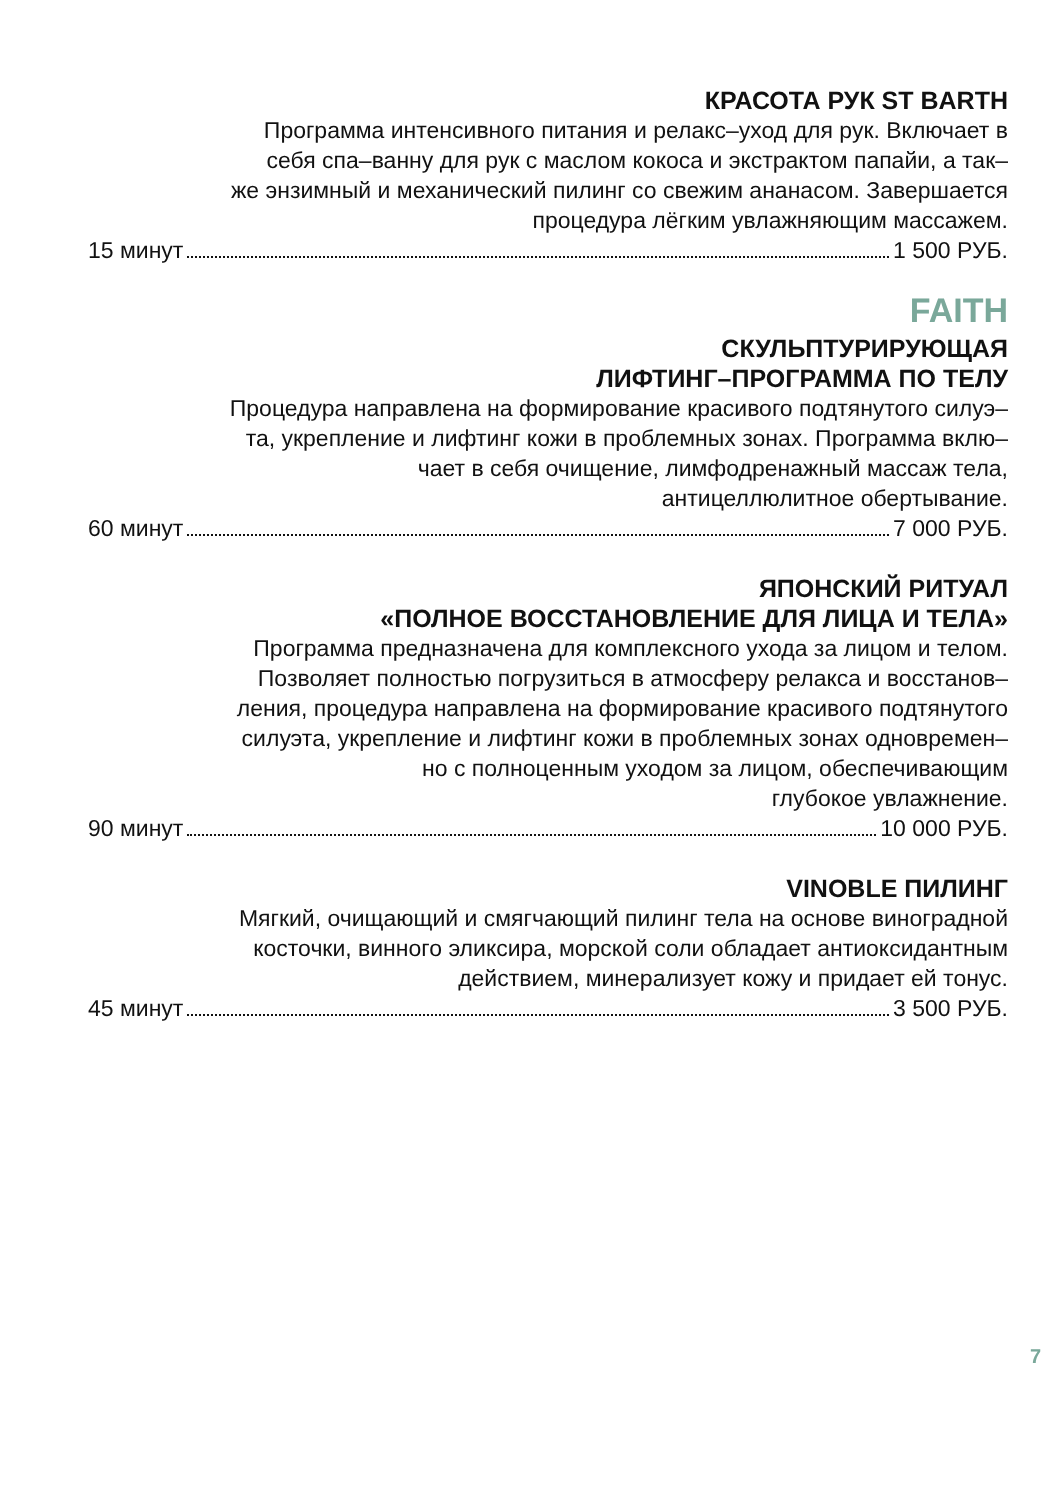КРАСОТА РУК ST BARTH
Программа интенсивного питания и релакс–уход для рук. Включает в
себя спа–ванну для рук с маслом кокоса и экстрактом папайи, а так–
же энзимный и механический пилинг со свежим ананасом. Завершается
процедура лёгким увлажняющим массажем.
15 минут 1 500 РУБ.
FAITH
СКУЛЬПТУРИРУЮЩАЯ
ЛИФТИНГ–ПРОГРАММА ПО ТЕЛУ
Процедура направлена на формирование красивого подтянутого силуэ–
та, укрепление и лифтинг кожи в проблемных зонах. Программа вклю–
чает в себя очищение, лимфодренажный массаж тела,
антицеллюлитное обертывание.
60 минут 7 000 РУБ.
ЯПОНСКИЙ РИТУАЛ
«ПОЛНОЕ ВОССТАНОВЛЕНИЕ ДЛЯ ЛИЦА И ТЕЛА»
Программа предназначена для комплексного ухода за лицом и телом.
Позволяет полностью погрузиться в атмосферу релакса и восстанов–
ления, процедура направлена на формирование красивого подтянутого
силуэта, укрепление и лифтинг кожи в проблемных зонах одновремен–
но с полноценным уходом за лицом, обеспечивающим
глубокое увлажнение.
90 минут 10 000 РУБ.
VINOBLE ПИЛИНГ
Мягкий, очищающий и смягчающий пилинг тела на основе виноградной
косточки, винного эликсира, морской соли обладает антиоксидантным
действием, минерализует кожу и придает ей тонус.
45 минут 3 500 РУБ.
7